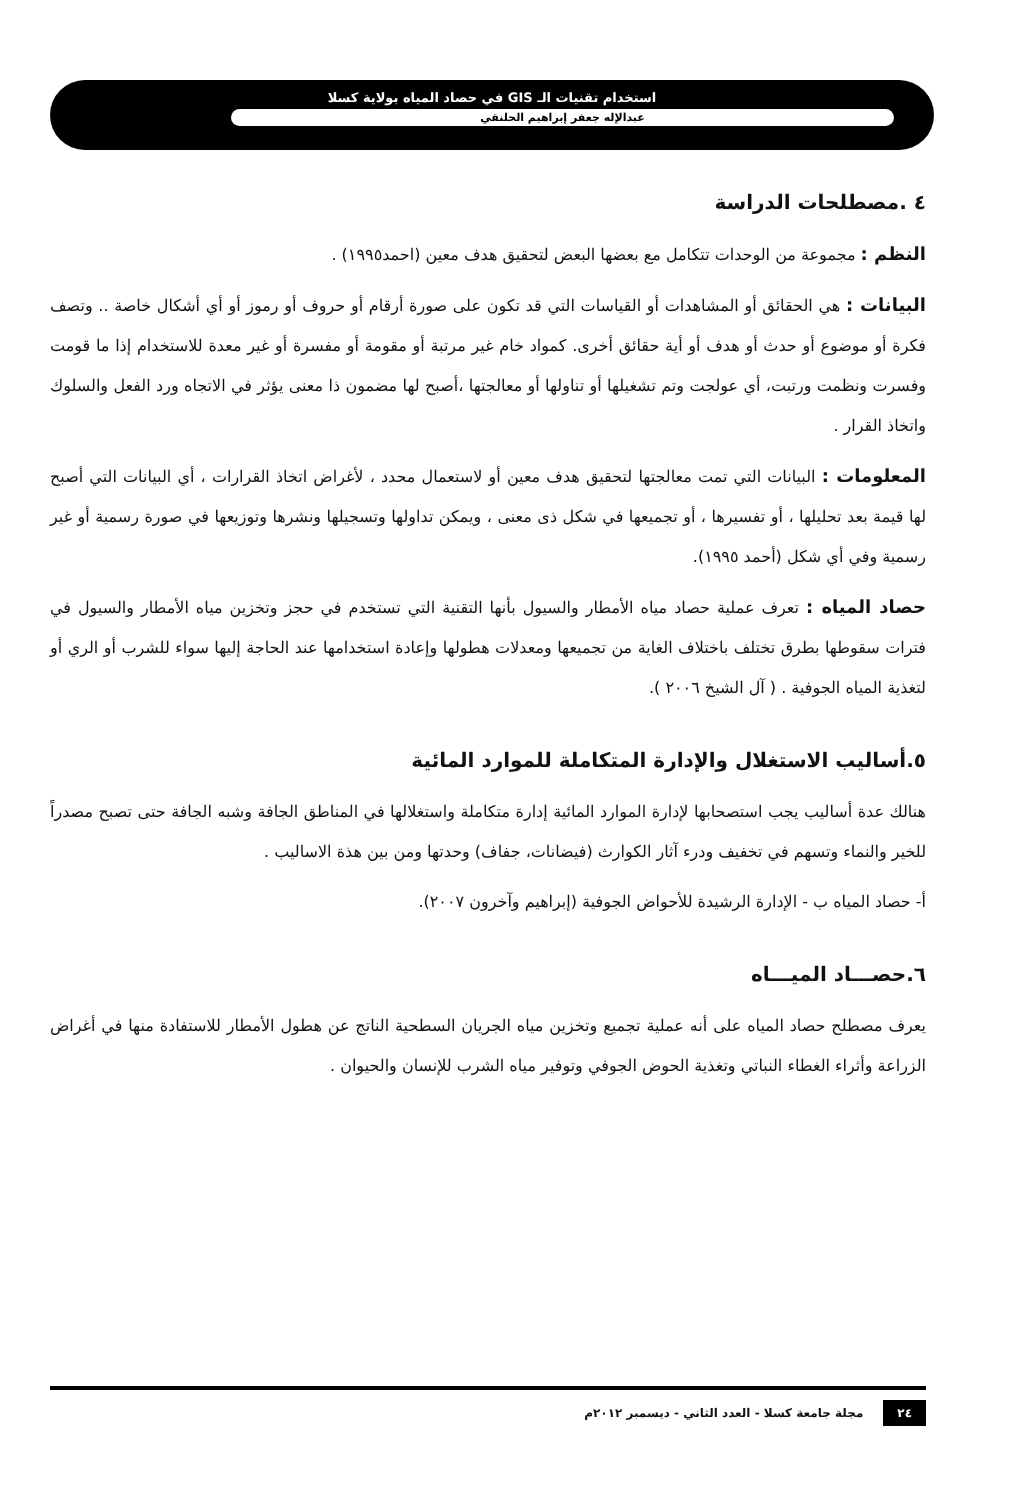استخدام تقنيات الـ GIS في حصاد المياه بولاية كسلا
عبدالإله جعفر إبراهيم الحلنقي
٤ .مصطلحات الدراسة
النظم : مجموعة من الوحدات تتكامل مع بعضها البعض لتحقيق هدف معين (احمد١٩٩٥) .
البيانات : هي الحقائق أو المشاهدات أو القياسات التي قد تكون على صورة أرقام أو حروف أو رموز أو أي أشكال خاصة .. وتصف فكرة أو موضوع أو حدث أو هدف أو أية حقائق أخرى. كمواد خام غير مرتبة أو مقومة أو مفسرة أو غير معدة للاستخدام إذا ما قومت وفسرت ونظمت ورتبت، أي عولجت وتم تشغيلها أو تناولها أو معالجتها ،أصبح لها مضمون ذا معنى يؤثر في الاتجاه ورد الفعل والسلوك واتخاذ القرار .
المعلومات : البيانات التي تمت معالجتها لتحقيق هدف معين أو لاستعمال محدد ، لأغراض اتخاذ القرارات ، أي البيانات التي أصبح لها قيمة بعد تحليلها ، أو تفسيرها ، أو تجميعها في شكل ذى معنى ، ويمكن تداولها وتسجيلها ونشرها وتوزيعها في صورة رسمية أو غير رسمية وفي أي شكل (أحمد ١٩٩٥).
حصاد المياه : تعرف عملية حصاد مياه الأمطار والسيول بأنها التقنية التي تستخدم في حجز وتخزين مياه الأمطار والسيول في فترات سقوطها بطرق تختلف باختلاف الغاية من تجميعها ومعدلات هطولها وإعادة استخدامها عند الحاجة إليها سواء للشرب أو الري أو لتغذية المياه الجوفية . ( آل الشيخ ٢٠٠٦ ).
٥.أساليب الاستغلال والإدارة المتكاملة للموارد المائية
هنالك عدة أساليب يجب استصحابها لإدارة الموارد المائية إدارة متكاملة واستغلالها في المناطق الجافة وشبه الجافة حتى تصبح مصدراً للخير والنماء وتسهم في تخفيف ودرء آثار الكوارث (فيضانات، جفاف) وحدتها ومن بين هذة الاساليب .
أ- حصاد المياه ب - الإدارة الرشيدة للأحواض الجوفية (إبراهيم وآخرون ٢٠٠٧).
٦.حصـــاد الميـــاه
يعرف مصطلح حصاد المياه على أنه عملية تجميع وتخزين مياه الجريان السطحية الناتج عن هطول الأمطار للاستفادة منها في أغراض الزراعة وأثراء الغطاء النباتي وتغذية الحوض الجوفي وتوفير مياه الشرب للإنسان والحيوان .
٢٤ مجلة جامعة كسلا - العدد الثاني - ديسمبر ٢٠١٢م